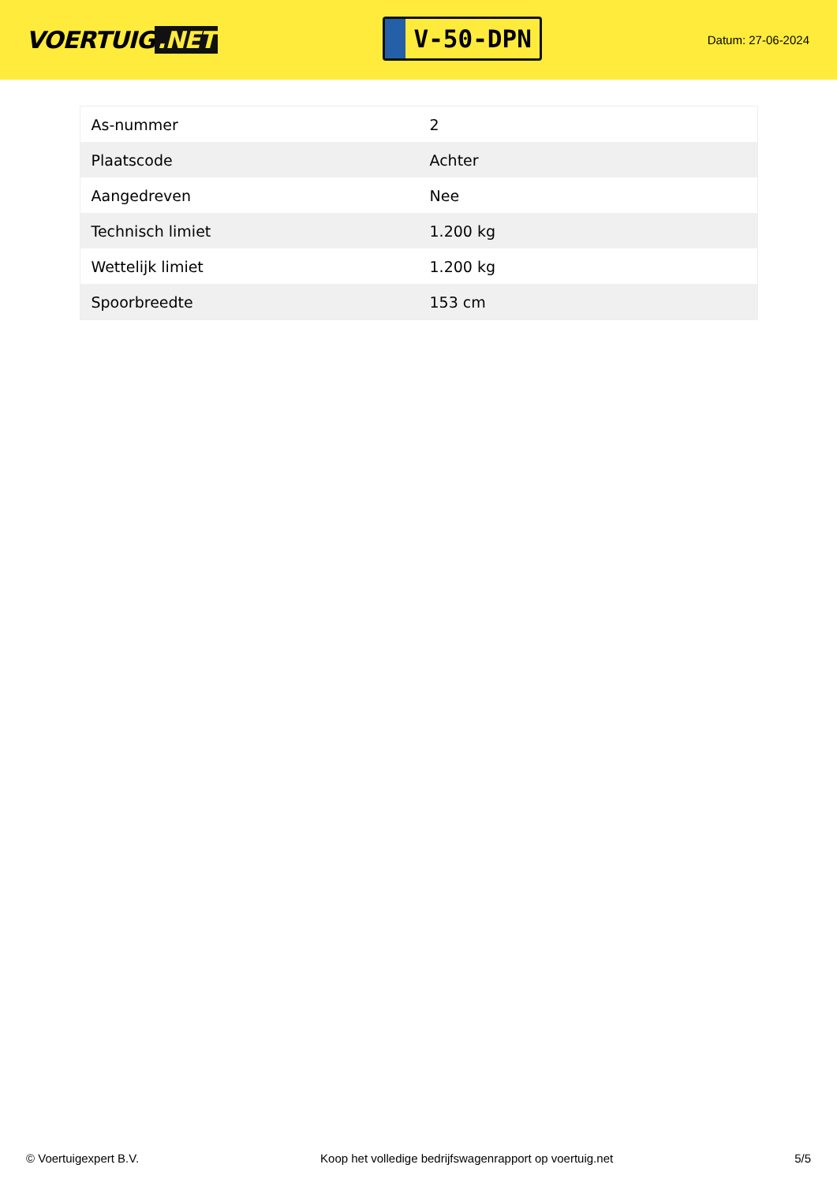VOERTUIG.NET
V-50-DPN
Datum: 27-06-2024
| As-nummer | 2 |
| Plaatscode | Achter |
| Aangedreven | Nee |
| Technisch limiet | 1.200 kg |
| Wettelijk limiet | 1.200 kg |
| Spoorbreedte | 153 cm |
© Voertuigexpert B.V. Koop het volledige bedrijfswagenrapport op voertuig.net 5/5